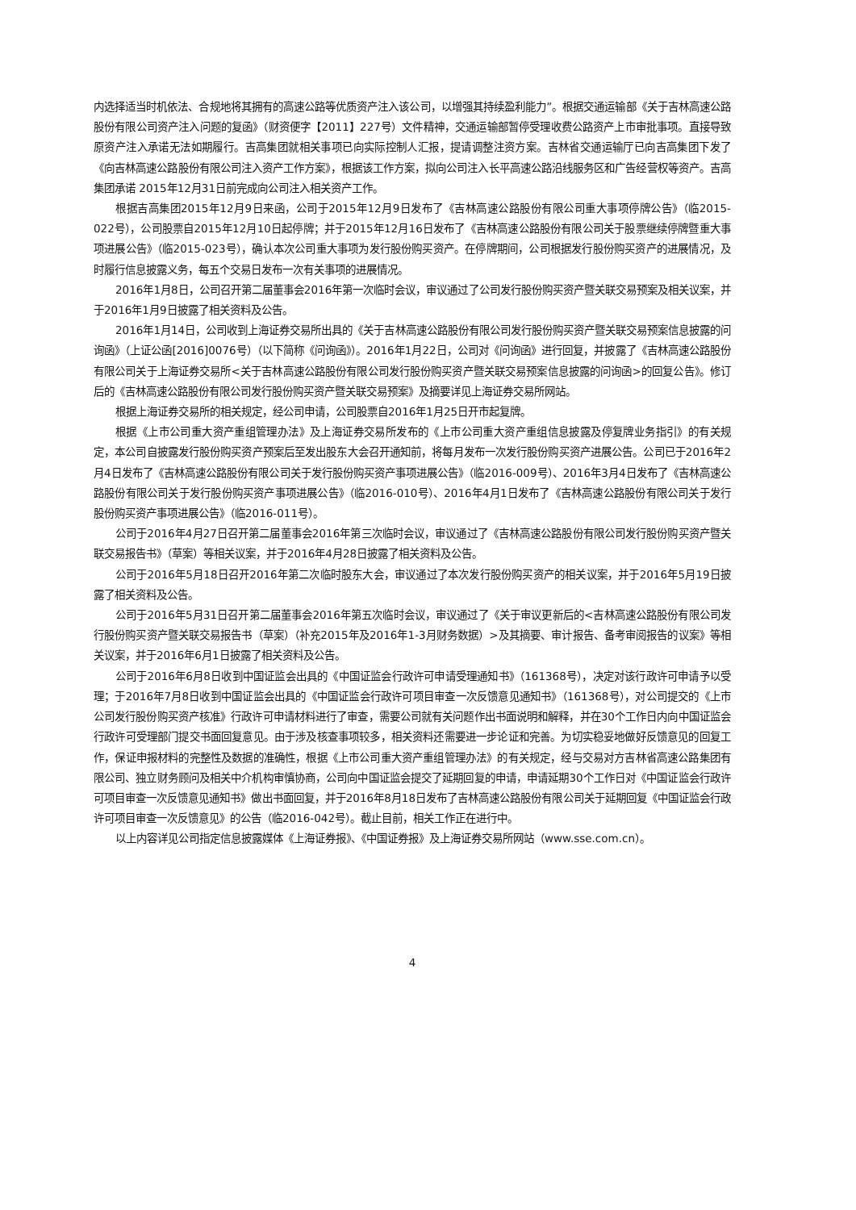内选择适当时机依法、合规地将其拥有的高速公路等优质资产注入该公司，以增强其持续盈利能力”。根据交通运输部《关于吉林高速公路股份有限公司资产注入问题的复函》（财资便字【2011】227号）文件精神，交通运输部暂停受理收费公路资产上市审批事项。直接导致原资产注入承诺无法如期履行。吉高集团就相关事项已向实际控制人汇报，提请调整注资方案。吉林省交通运输厅已向吉高集团下发了《向吉林高速公路股份有限公司注入资产工作方案》，根据该工作方案，拟向公司注入长平高速公路沿线服务区和广告经营权等资产。吉高集团承诺 2015年12月31日前完成向公司注入相关资产工作。
根据吉高集团2015年12月9日来函，公司于2015年12月9日发布了《吉林高速公路股份有限公司重大事项停牌公告》（临2015-022号），公司股票自2015年12月10日起停牌；并于2015年12月16日发布了《吉林高速公路股份有限公司关于股票继续停牌暨重大事项进展公告》（临2015-023号），确认本次公司重大事项为发行股份购买资产。在停牌期间，公司根据发行股份购买资产的进展情况，及时履行信息披露义务，每五个交易日发布一次有关事项的进展情况。
2016年1月8日，公司召开第二届董事会2016年第一次临时会议，审议通过了公司发行股份购买资产暨关联交易预案及相关议案，并于2016年1月9日披露了相关资料及公告。
2016年1月14日，公司收到上海证券交易所出具的《关于吉林高速公路股份有限公司发行股份购买资产暨关联交易预案信息披露的问询函》（上证公函[2016]0076号）（以下简称《问询函》）。2016年1月22日，公司对《问询函》进行回复，并披露了《吉林高速公路股份有限公司关于上海证券交易所<关于吉林高速公路股份有限公司发行股份购买资产暨关联交易预案信息披露的问询函>的回复公告》。修订后的《吉林高速公路股份有限公司发行股份购买资产暨关联交易预案》及摘要详见上海证券交易所网站。
根据上海证券交易所的相关规定，经公司申请，公司股票自2016年1月25日开市起复牌。
根据《上市公司重大资产重组管理办法》及上海证券交易所发布的《上市公司重大资产重组信息披露及停复牌业务指引》的有关规定，本公司自披露发行股份购买资产预案后至发出股东大会召开通知前，将每月发布一次发行股份购买资产进展公告。公司已于2016年2月4日发布了《吉林高速公路股份有限公司关于发行股份购买资产事项进展公告》（临2016-009号）、2016年3月4日发布了《吉林高速公路股份有限公司关于发行股份购买资产事项进展公告》（临2016-010号）、2016年4月1日发布了《吉林高速公路股份有限公司关于发行股份购买资产事项进展公告》（临2016-011号）。
公司于2016年4月27日召开第二届董事会2016年第三次临时会议，审议通过了《吉林高速公路股份有限公司发行股份购买资产暨关联交易报告书》（草案）等相关议案，并于2016年4月28日披露了相关资料及公告。
公司于2016年5月18日召开2016年第二次临时股东大会，审议通过了本次发行股份购买资产的相关议案，并于2016年5月19日披露了相关资料及公告。
公司于2016年5月31日召开第二届董事会2016年第五次临时会议，审议通过了《关于审议更新后的<吉林高速公路股份有限公司发行股份购买资产暨关联交易报告书（草案）（补充2015年及2016年1-3月财务数据）>及其摘要、审计报告、备考审阅报告的议案》等相关议案，并于2016年6月1日披露了相关资料及公告。
公司于2016年6月8日收到中国证监会出具的《中国证监会行政许可申请受理通知书》（161368号），决定对该行政许可申请予以受理；于2016年7月8日收到中国证监会出具的《中国证监会行政许可项目审查一次反馈意见通知书》（161368号），对公司提交的《上市公司发行股份购买资产核准》行政许可申请材料进行了审查，需要公司就有关问题作出书面说明和解释，并在30个工作日内向中国证监会行政许可受理部门提交书面回复意见。由于涉及核查事项较多，相关资料还需要进一步论证和完善。为切实稳妥地做好反馈意见的回复工作，保证申报材料的完整性及数据的准确性，根据《上市公司重大资产重组管理办法》的有关规定，经与交易对方吉林省高速公路集团有限公司、独立财务顾问及相关中介机构审慎协商，公司向中国证监会提交了延期回复的申请，申请延期30个工作日对《中国证监会行政许可项目审查一次反馈意见通知书》做出书面回复，并于2016年8月18日发布了吉林高速公路股份有限公司关于延期回复《中国证监会行政许可项目审查一次反馈意见》的公告（临2016-042号）。截止目前，相关工作正在进行中。
以上内容详见公司指定信息披露媒体《上海证券报》、《中国证券报》及上海证券交易所网站（www.sse.com.cn）。
4